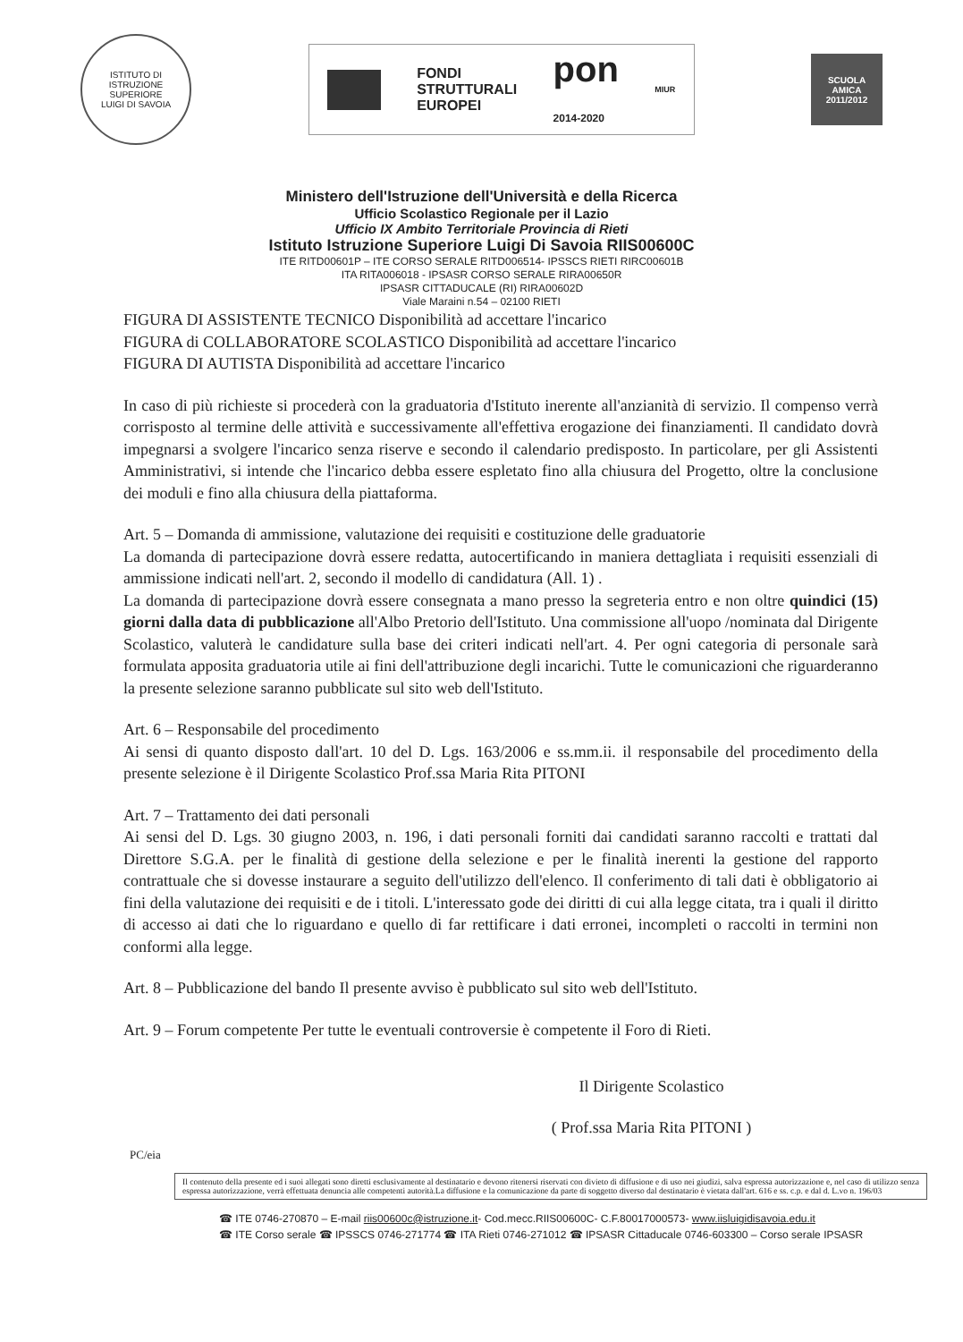ISTITUTO DI ISTRUZIONE SUPERIORE
LUIGI DI SAVOIA
FONDI
STRUTTURALI
EUROPEI
pon
2014-2020
MIUR
SCUOLA
AMICA
2011/2012
Ministero dell'Istruzione dell'Università e della Ricerca
Ufficio Scolastico Regionale per il Lazio
Ufficio IX Ambito Territoriale Provincia di Rieti
Istituto Istruzione Superiore Luigi Di Savoia RIIS00600C
ITE RITD00601P – ITE CORSO SERALE RITD006514- IPSSCS RIETI RIRC00601B
ITA RITA006018 - IPSASR CORSO SERALE RIRA00650R
IPSASR CITTADUCALE (RI) RIRA00602D
Viale Maraini n.54 – 02100 RIETI
FIGURA DI ASSISTENTE TECNICO Disponibilità ad accettare l'incarico
FIGURA di COLLABORATORE SCOLASTICO Disponibilità ad accettare l'incarico
FIGURA DI AUTISTA Disponibilità ad accettare l'incarico
In caso di più richieste si procederà con la graduatoria d'Istituto inerente all'anzianità di servizio. Il compenso verrà corrisposto al termine delle attività e successivamente all'effettiva erogazione dei finanziamenti. Il candidato dovrà impegnarsi a svolgere l'incarico senza riserve e secondo il calendario predisposto. In particolare, per gli Assistenti Amministrativi, si intende che l'incarico debba essere espletato fino alla chiusura del Progetto, oltre la conclusione dei moduli e fino alla chiusura della piattaforma.
Art. 5 – Domanda di ammissione, valutazione dei requisiti e costituzione delle graduatorie
La domanda di partecipazione dovrà essere redatta, autocertificando in maniera dettagliata i requisiti essenziali di ammissione indicati nell'art. 2, secondo il modello di candidatura (All. 1) .
La domanda di partecipazione dovrà essere consegnata a mano presso la segreteria entro e non oltre quindici (15) giorni dalla data di pubblicazione all'Albo Pretorio dell'Istituto. Una commissione all'uopo /nominata dal Dirigente Scolastico, valuterà le candidature sulla base dei criteri indicati nell'art. 4. Per ogni categoria di personale sarà formulata apposita graduatoria utile ai fini dell'attribuzione degli incarichi. Tutte le comunicazioni che riguarderanno la presente selezione saranno pubblicate sul sito web dell'Istituto.
Art. 6 – Responsabile del procedimento
Ai sensi di quanto disposto dall'art. 10 del D. Lgs. 163/2006 e ss.mm.ii. il responsabile del procedimento della presente selezione è il Dirigente Scolastico Prof.ssa Maria Rita PITONI
Art. 7 – Trattamento dei dati personali
Ai sensi del D. Lgs. 30 giugno 2003, n. 196, i dati personali forniti dai candidati saranno raccolti e trattati dal Direttore S.G.A. per le finalità di gestione della selezione e per le finalità inerenti la gestione del rapporto contrattuale che si dovesse instaurare a seguito dell'utilizzo dell'elenco. Il conferimento di tali dati è obbligatorio ai fini della valutazione dei requisiti e de i titoli. L'interessato gode dei diritti di cui alla legge citata, tra i quali il diritto di accesso ai dati che lo riguardano e quello di far rettificare i dati erronei, incompleti o raccolti in termini non conformi alla legge.
Art. 8 – Pubblicazione del bando Il presente avviso è pubblicato sul sito web dell'Istituto.
Art. 9 – Forum competente Per tutte le eventuali controversie è competente il Foro di Rieti.
Il Dirigente Scolastico
( Prof.ssa Maria Rita PITONI )
PC/eia
Il contenuto della presente ed i suoi allegati sono diretti esclusivamente al destinatario e devono ritenersi riservati con divieto di diffusione e di uso nei giudizi, salva espressa autorizzazione e, nel caso di utilizzo senza espressa autorizzazione, verrà effettuata denuncia alle competenti autorità.La diffusione e la comunicazione da parte di soggetto diverso dal destinatario è vietata dall'art. 616 e ss. c.p. e dal d. L.vo n. 196/03
☎ ITE 0746-270870 – E-mail riis00600c@istruzione.it- Cod.mecc.RIIS00600C- C.F.80017000573- www.iisluigidisavoia.edu.it
☎ ITE Corso serale ☎ IPSSCS 0746-271774 ☎ ITA Rieti 0746-271012 ☎ IPSASR Cittaducale 0746-603300 – Corso serale IPSASR